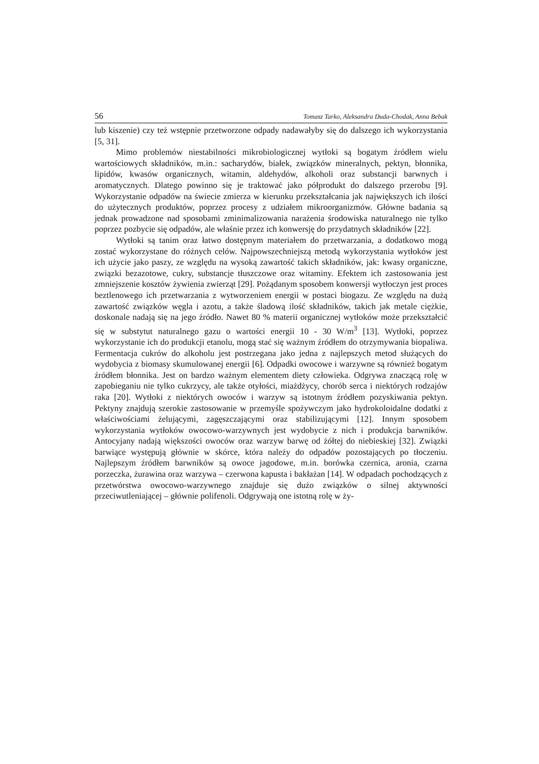56 Tomasz Tarko, Aleksandra Duda-Chodak, Anna Bebak
lub kiszenie) czy też wstępnie przetworzone odpady nadawałyby się do dalszego ich wykorzystania [5, 31].
Mimo problemów niestabilności mikrobiologicznej wytłoki są bogatym źródłem wielu wartościowych składników, m.in.: sacharydów, białek, związków mineralnych, pektyn, błonnika, lipidów, kwasów organicznych, witamin, aldehydów, alkoholi oraz substancji barwnych i aromatycznych. Dlatego powinno się je traktować jako półprodukt do dalszego przerobu [9]. Wykorzystanie odpadów na świecie zmierza w kierunku przekształcania jak największych ich ilości do użytecznych produktów, poprzez procesy z udziałem mikroorganizmów. Główne badania są jednak prowadzone nad sposobami zminimalizowania narażenia środowiska naturalnego nie tylko poprzez pozbycie się odpadów, ale właśnie przez ich konwersję do przydatnych składników [22].
Wytłoki są tanim oraz łatwo dostępnym materiałem do przetwarzania, a dodatkowo mogą zostać wykorzystane do różnych celów. Najpowszechniejszą metodą wykorzystania wytłoków jest ich użycie jako paszy, ze względu na wysoką zawartość takich składników, jak: kwasy organiczne, związki bezazotowe, cukry, substancje tłuszczowe oraz witaminy. Efektem ich zastosowania jest zmniejszenie kosztów żywienia zwierząt [29]. Pożądanym sposobem konwersji wytłoczyn jest proces beztlenowego ich przetwarzania z wytworzeniem energii w postaci biogazu. Ze względu na dużą zawartość związków węgla i azotu, a także śladową ilość składników, takich jak metale ciężkie, doskonale nadają się na jego źródło. Nawet 80 % materii organicznej wytłoków może przekształcić się w substytut naturalnego gazu o wartości energii 10 - 30 W/m<sup>3</sup> [13]. Wytłoki, poprzez wykorzystanie ich do produkcji etanolu, mogą stać się ważnym źródłem do otrzymywania biopaliwa. Fermentacja cukrów do alkoholu jest postrzegana jako jedna z najlepszych metod służących do wydobycia z biomasy skumulowanej energii [6]. Odpadki owocowe i warzywne są również bogatym źródłem błonnika. Jest on bardzo ważnym elementem diety człowieka. Odgrywa znaczącą rolę w zapobieganiu nie tylko cukrzycy, ale także otyłości, miażdżycy, chorób serca i niektórych rodzajów raka [20]. Wytłoki z niektórych owoców i warzyw są istotnym źródłem pozyskiwania pektyn. Pektyny znajdują szerokie zastosowanie w przemyśle spożywczym jako hydrokoloidalne dodatki z właściwościami żelującymi, zagęszczającymi oraz stabilizującymi [12]. Innym sposobem wykorzystania wytłoków owocowo-warzywnych jest wydobycie z nich i produkcja barwników. Antocyjany nadają większości owoców oraz warzyw barwę od żółtej do niebieskiej [32]. Związki barwiące występują głównie w skórce, która należy do odpadów pozostających po tłoczeniu. Najlepszym źródłem barwników są owoce jagodowe, m.in. borówka czernica, aronia, czarna porzeczka, żurawina oraz warzywa – czerwona kapusta i bakłażan [14]. W odpadach pochodzących z przetwórstwa owocowo-warzywnego znajduje się dużo związków o silnej aktywności przeciwutleniającej – głównie polifenoli. Odgrywają one istotną rolę w ży-